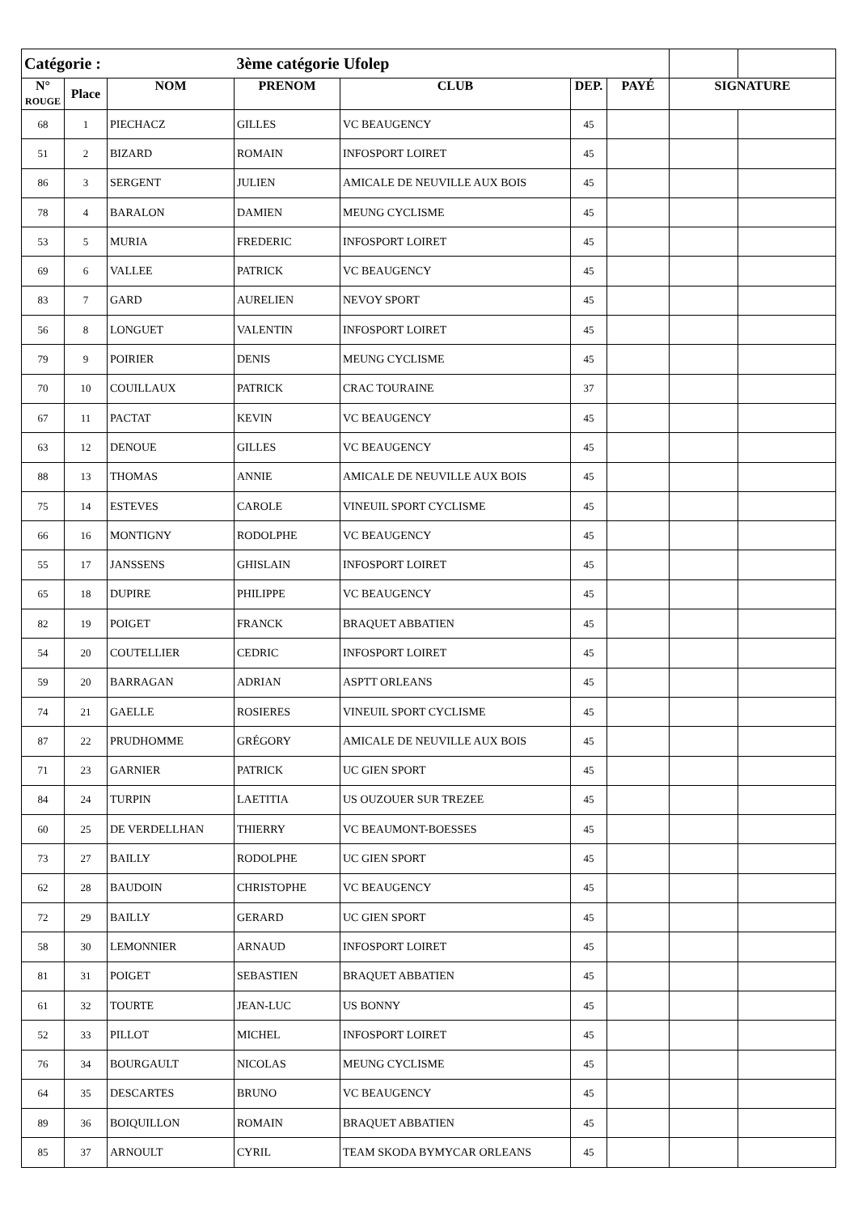| Catégorie : | | | 3ème catégorie Ufolep | | | | | |
| N° ROUGE | Place | NOM | PRENOM | CLUB | DEP. | PAYÉ | SIGNATURE | |
| 68 | 1 | PIECHACZ | GILLES | VC BEAUGENCY | 45 | | | |
| 51 | 2 | BIZARD | ROMAIN | INFOSPORT LOIRET | 45 | | | |
| 86 | 3 | SERGENT | JULIEN | AMICALE DE NEUVILLE AUX BOIS | 45 | | | |
| 78 | 4 | BARALON | DAMIEN | MEUNG CYCLISME | 45 | | | |
| 53 | 5 | MURIA | FREDERIC | INFOSPORT LOIRET | 45 | | | |
| 69 | 6 | VALLEE | PATRICK | VC BEAUGENCY | 45 | | | |
| 83 | 7 | GARD | AURELIEN | NEVOY SPORT | 45 | | | |
| 56 | 8 | LONGUET | VALENTIN | INFOSPORT LOIRET | 45 | | | |
| 79 | 9 | POIRIER | DENIS | MEUNG CYCLISME | 45 | | | |
| 70 | 10 | COUILLAUX | PATRICK | CRAC TOURAINE | 37 | | | |
| 67 | 11 | PACTAT | KEVIN | VC BEAUGENCY | 45 | | | |
| 63 | 12 | DENOUE | GILLES | VC BEAUGENCY | 45 | | | |
| 88 | 13 | THOMAS | ANNIE | AMICALE DE NEUVILLE AUX BOIS | 45 | | | |
| 75 | 14 | ESTEVES | CAROLE | VINEUIL SPORT CYCLISME | 45 | | | |
| 66 | 16 | MONTIGNY | RODOLPHE | VC BEAUGENCY | 45 | | | |
| 55 | 17 | JANSSENS | GHISLAIN | INFOSPORT LOIRET | 45 | | | |
| 65 | 18 | DUPIRE | PHILIPPE | VC BEAUGENCY | 45 | | | |
| 82 | 19 | POIGET | FRANCK | BRAQUET ABBATIEN | 45 | | | |
| 54 | 20 | COUTELLIER | CEDRIC | INFOSPORT LOIRET | 45 | | | |
| 59 | 20 | BARRAGAN | ADRIAN | ASPTT ORLEANS | 45 | | | |
| 74 | 21 | GAELLE | ROSIERES | VINEUIL SPORT CYCLISME | 45 | | | |
| 87 | 22 | PRUDHOMME | GRÉGORY | AMICALE DE NEUVILLE AUX BOIS | 45 | | | |
| 71 | 23 | GARNIER | PATRICK | UC GIEN SPORT | 45 | | | |
| 84 | 24 | TURPIN | LAETITIA | US OUZOUER SUR TREZEE | 45 | | | |
| 60 | 25 | DE VERDELLHAN | THIERRY | VC BEAUMONT-BOESSES | 45 | | | |
| 73 | 27 | BAILLY | RODOLPHE | UC GIEN SPORT | 45 | | | |
| 62 | 28 | BAUDOIN | CHRISTOPHE | VC BEAUGENCY | 45 | | | |
| 72 | 29 | BAILLY | GERARD | UC GIEN SPORT | 45 | | | |
| 58 | 30 | LEMONNIER | ARNAUD | INFOSPORT LOIRET | 45 | | | |
| 81 | 31 | POIGET | SEBASTIEN | BRAQUET ABBATIEN | 45 | | | |
| 61 | 32 | TOURTE | JEAN-LUC | US BONNY | 45 | | | |
| 52 | 33 | PILLOT | MICHEL | INFOSPORT LOIRET | 45 | | | |
| 76 | 34 | BOURGAULT | NICOLAS | MEUNG CYCLISME | 45 | | | |
| 64 | 35 | DESCARTES | BRUNO | VC BEAUGENCY | 45 | | | |
| 89 | 36 | BOIQUILLON | ROMAIN | BRAQUET ABBATIEN | 45 | | | |
| 85 | 37 | ARNOULT | CYRIL | TEAM SKODA BYMYCAR ORLEANS | 45 | | | |